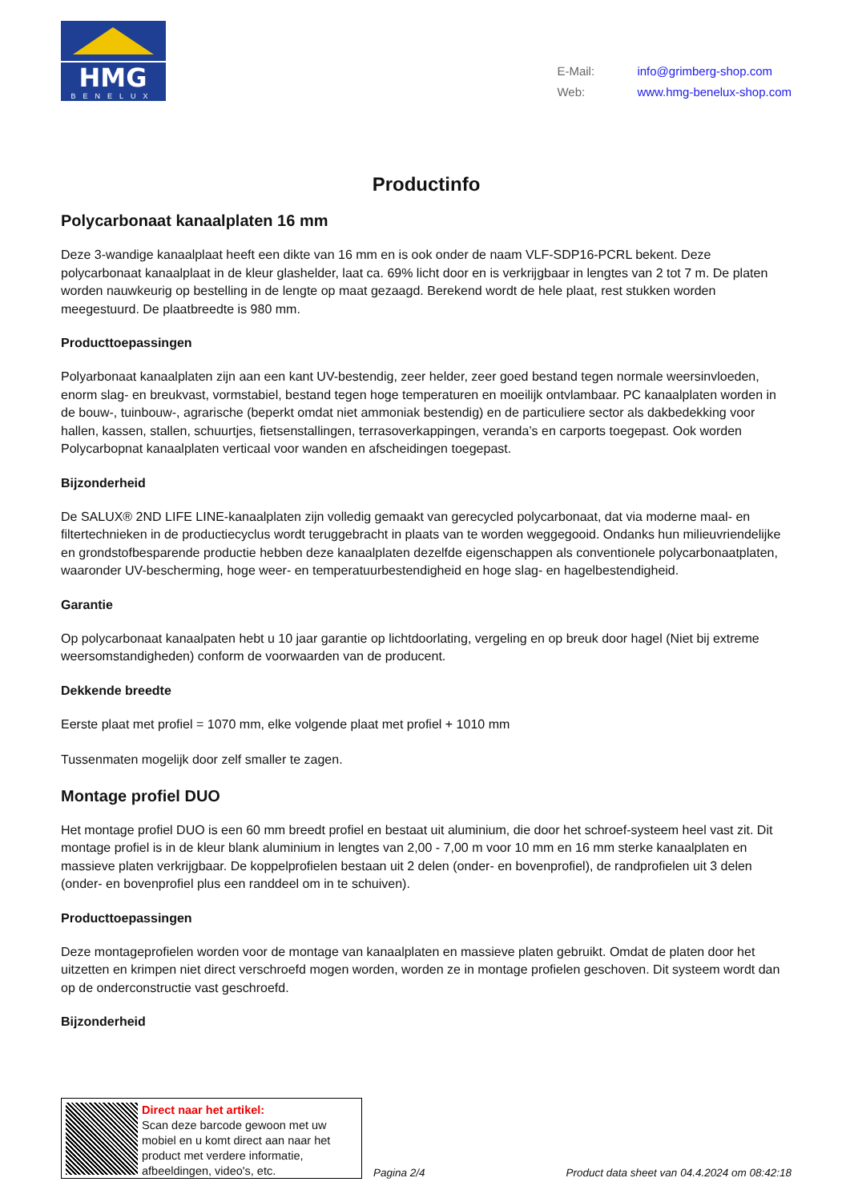HMG
BENELUX
E-Mail: info@grimberg-shop.com
Web: www.hmg-benelux-shop.com
Productinfo
Polycarbonaat kanaalplaten 16 mm
Deze 3-wandige kanaalplaat heeft een dikte van 16 mm en is ook onder de naam VLF-SDP16-PCRL bekent. Deze polycarbonaat kanaalplaat in de kleur glashelder, laat ca. 69% licht door en is verkrijgbaar in lengtes van 2 tot 7 m. De platen worden nauwkeurig op bestelling in de lengte op maat gezaagd. Berekend wordt de hele plaat, rest stukken worden meegestuurd. De plaatbreedte is 980 mm.
Producttoepassingen
Polyarbonaat kanaalplaten zijn aan een kant UV-bestendig, zeer helder, zeer goed bestand tegen normale weersinvloeden, enorm slag- en breukvast, vormstabiel, bestand tegen hoge temperaturen en moeilijk ontvlambaar. PC kanaalplaten worden in de bouw-, tuinbouw-, agrarische (beperkt omdat niet ammoniak bestendig) en de particuliere sector als dakbedekking voor hallen, kassen, stallen, schuurtjes, fietsenstallingen, terrasoverkappingen, veranda’s en carports toegepast. Ook worden Polycarbopnat kanaalplaten verticaal voor wanden en afscheidingen toegepast.
Bijzonderheid
De SALUX® 2ND LIFE LINE-kanaalplaten zijn volledig gemaakt van gerecycled polycarbonaat, dat via moderne maal- en filtertechnieken in de productiecyclus wordt teruggebracht in plaats van te worden weggegooid. Ondanks hun milieuvriendelijke en grondstofbesparende productie hebben deze kanaalplaten dezelfde eigenschappen als conventionele polycarbonaatplaten, waaronder UV-bescherming, hoge weer- en temperatuurbestendigheid en hoge slag- en hagelbestendigheid.
Garantie
Op polycarbonaat kanaalpaten hebt u 10 jaar garantie op lichtdoorlating, vergeling en op breuk door hagel (Niet bij extreme weersomstandigheden) conform de voorwaarden van de producent.
Dekkende breedte
Eerste plaat met profiel = 1070 mm, elke volgende plaat met profiel + 1010 mm
Tussenmaten mogelijk door zelf smaller te zagen.
Montage profiel DUO
Het montage profiel DUO is een 60 mm breedt profiel en bestaat uit aluminium, die door het schroef-systeem heel vast zit. Dit montage profiel is in de kleur blank aluminium in lengtes van 2,00 - 7,00 m voor 10 mm en 16 mm sterke kanaalplaten en massieve platen verkrijgbaar. De koppelprofielen bestaan uit 2 delen (onder- en bovenprofiel), de randprofielen uit 3 delen (onder- en bovenprofiel plus een randdeel om in te schuiven).
Producttoepassingen
Deze montageprofielen worden voor de montage van kanaalplaten en massieve platen gebruikt. Omdat de platen door het uitzetten en krimpen niet direct verschroefd mogen worden, worden ze in montage profielen geschoven. Dit systeem wordt dan op de onderconstructie vast geschroefd.
Bijzonderheid
Direct naar het artikel:
Scan deze barcode gewoon met uw mobiel en u komt direct aan naar het product met verdere informatie, afbeeldingen, video's, etc.
Pagina 2/4
Product data sheet van 04.4.2024 om 08:42:18